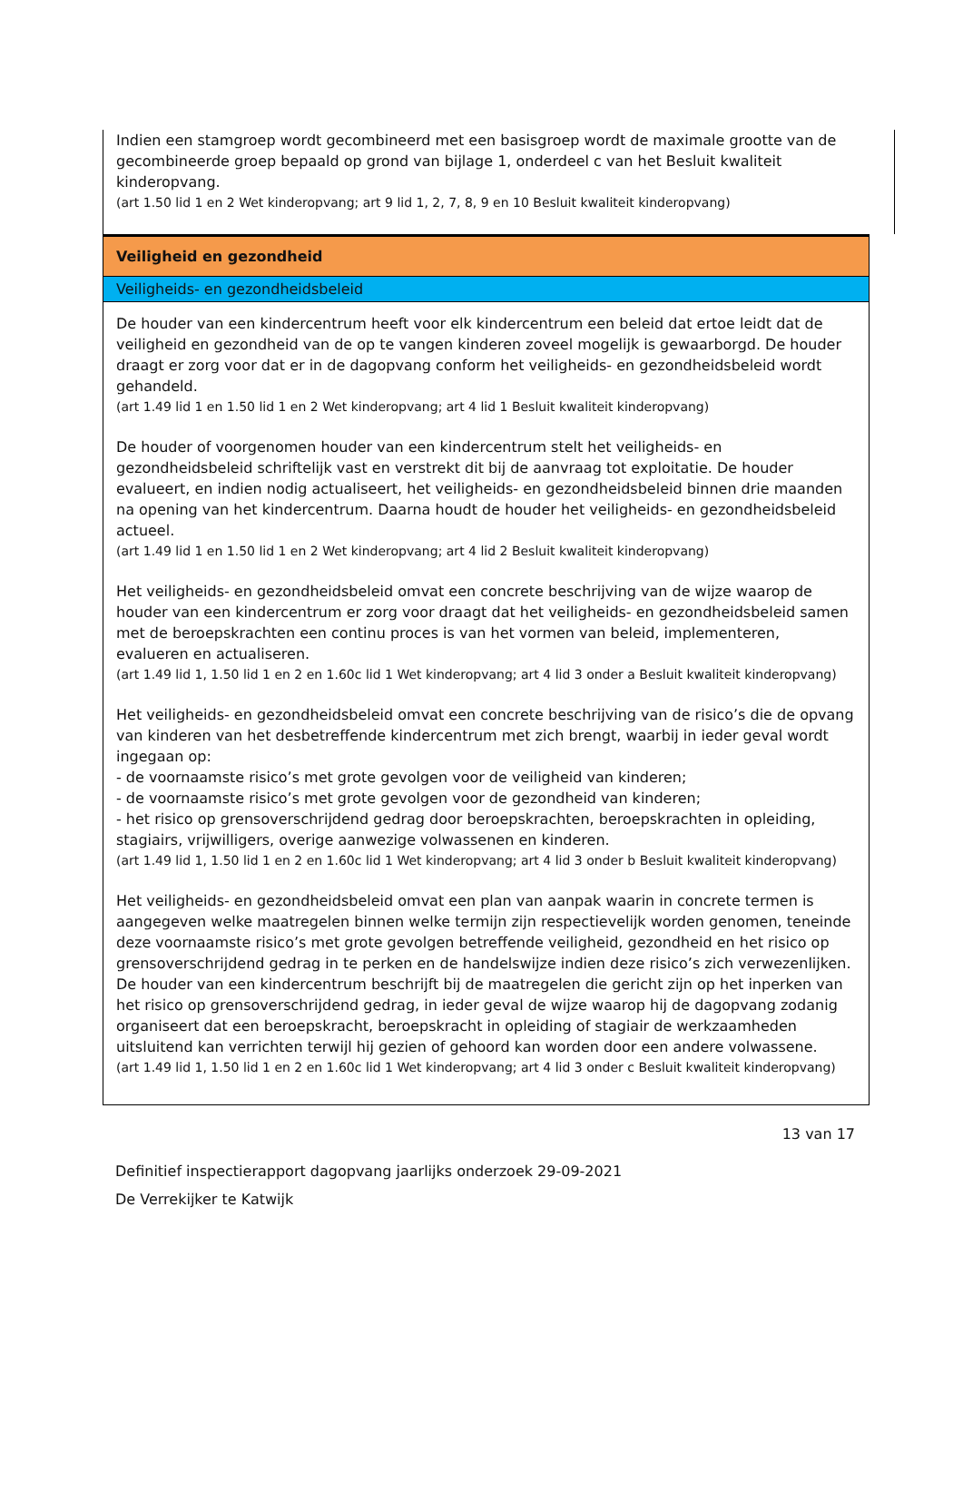Indien een stamgroep wordt gecombineerd met een basisgroep wordt de maximale grootte van de gecombineerde groep bepaald op grond van bijlage 1, onderdeel c van het Besluit kwaliteit kinderopvang.
(art 1.50 lid 1 en 2 Wet kinderopvang; art 9 lid 1, 2, 7, 8, 9 en 10 Besluit kwaliteit kinderopvang)
Veiligheid en gezondheid
Veiligheids- en gezondheidsbeleid
De houder van een kindercentrum heeft voor elk kindercentrum een beleid dat ertoe leidt dat de veiligheid en gezondheid van de op te vangen kinderen zoveel mogelijk is gewaarborgd. De houder draagt er zorg voor dat er in de dagopvang conform het veiligheids- en gezondheidsbeleid wordt gehandeld.
(art 1.49 lid 1 en 1.50 lid 1 en 2 Wet kinderopvang; art 4 lid 1 Besluit kwaliteit kinderopvang)
De houder of voorgenomen houder van een kindercentrum stelt het veiligheids- en gezondheidsbeleid schriftelijk vast en verstrekt dit bij de aanvraag tot exploitatie. De houder evalueert, en indien nodig actualiseert, het veiligheids- en gezondheidsbeleid binnen drie maanden na opening van het kindercentrum. Daarna houdt de houder het veiligheids- en gezondheidsbeleid actueel.
(art 1.49 lid 1 en 1.50 lid 1 en 2 Wet kinderopvang; art 4 lid 2 Besluit kwaliteit kinderopvang)
Het veiligheids- en gezondheidsbeleid omvat een concrete beschrijving van de wijze waarop de houder van een kindercentrum er zorg voor draagt dat het veiligheids- en gezondheidsbeleid samen met de beroepskrachten een continu proces is van het vormen van beleid, implementeren, evalueren en actualiseren.
(art 1.49 lid 1, 1.50 lid 1 en 2 en 1.60c lid 1 Wet kinderopvang; art 4 lid 3 onder a Besluit kwaliteit kinderopvang)
Het veiligheids- en gezondheidsbeleid omvat een concrete beschrijving van de risico’s die de opvang van kinderen van het desbetreffende kindercentrum met zich brengt, waarbij in ieder geval wordt ingegaan op:
- de voornaamste risico’s met grote gevolgen voor de veiligheid van kinderen;
- de voornaamste risico’s met grote gevolgen voor de gezondheid van kinderen;
- het risico op grensoverschrijdend gedrag door beroepskrachten, beroepskrachten in opleiding, stagiairs, vrijwilligers, overige aanwezige volwassenen en kinderen.
(art 1.49 lid 1, 1.50 lid 1 en 2 en 1.60c lid 1 Wet kinderopvang; art 4 lid 3 onder b Besluit kwaliteit kinderopvang)
Het veiligheids- en gezondheidsbeleid omvat een plan van aanpak waarin in concrete termen is aangegeven welke maatregelen binnen welke termijn zijn respectievelijk worden genomen, teneinde deze voornaamste risico’s met grote gevolgen betreffende veiligheid, gezondheid en het risico op grensoverschrijdend gedrag in te perken en de handelswijze indien deze risico’s zich verwezenlijken.
De houder van een kindercentrum beschrijft bij de maatregelen die gericht zijn op het inperken van het risico op grensoverschrijdend gedrag, in ieder geval de wijze waarop hij de dagopvang zodanig organiseert dat een beroepskracht, beroepskracht in opleiding of stagiair de werkzaamheden uitsluitend kan verrichten terwijl hij gezien of gehoord kan worden door een andere volwassene.
(art 1.49 lid 1, 1.50 lid 1 en 2 en 1.60c lid 1 Wet kinderopvang; art 4 lid 3 onder c Besluit kwaliteit kinderopvang)
13 van 17
Definitief inspectierapport dagopvang jaarlijks onderzoek 29-09-2021
De Verrekijker te Katwijk